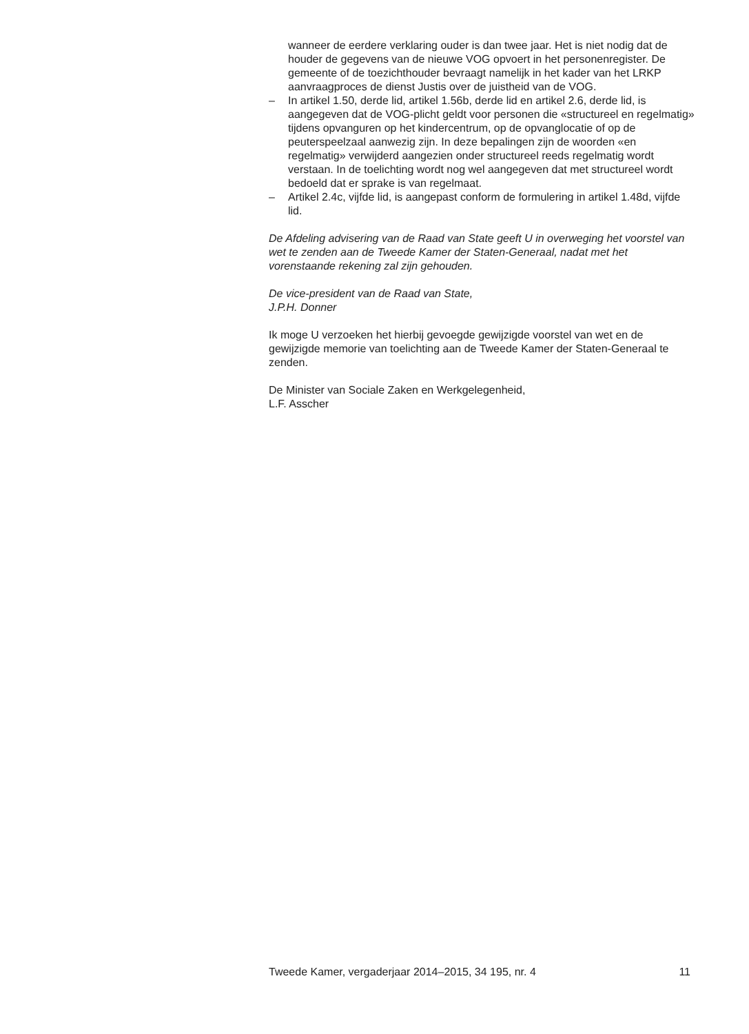wanneer de eerdere verklaring ouder is dan twee jaar. Het is niet nodig dat de houder de gegevens van de nieuwe VOG opvoert in het personenregister. De gemeente of de toezichthouder bevraagt namelijk in het kader van het LRKP aanvraagproces de dienst Justis over de juistheid van de VOG.
– In artikel 1.50, derde lid, artikel 1.56b, derde lid en artikel 2.6, derde lid, is aangegeven dat de VOG-plicht geldt voor personen die «structureel en regelmatig» tijdens opvanguren op het kindercentrum, op de opvanglocatie of op de peuterspeelzaal aanwezig zijn. In deze bepalingen zijn de woorden «en regelmatig» verwijderd aangezien onder structureel reeds regelmatig wordt verstaan. In de toelichting wordt nog wel aangegeven dat met structureel wordt bedoeld dat er sprake is van regelmaat.
– Artikel 2.4c, vijfde lid, is aangepast conform de formulering in artikel 1.48d, vijfde lid.
De Afdeling advisering van de Raad van State geeft U in overweging het voorstel van wet te zenden aan de Tweede Kamer der Staten-Generaal, nadat met het vorenstaande rekening zal zijn gehouden.
De vice-president van de Raad van State,
J.P.H. Donner
Ik moge U verzoeken het hierbij gevoegde gewijzigde voorstel van wet en de gewijzigde memorie van toelichting aan de Tweede Kamer der Staten-Generaal te zenden.
De Minister van Sociale Zaken en Werkgelegenheid,
L.F. Asscher
Tweede Kamer, vergaderjaar 2014–2015, 34 195, nr. 4 11